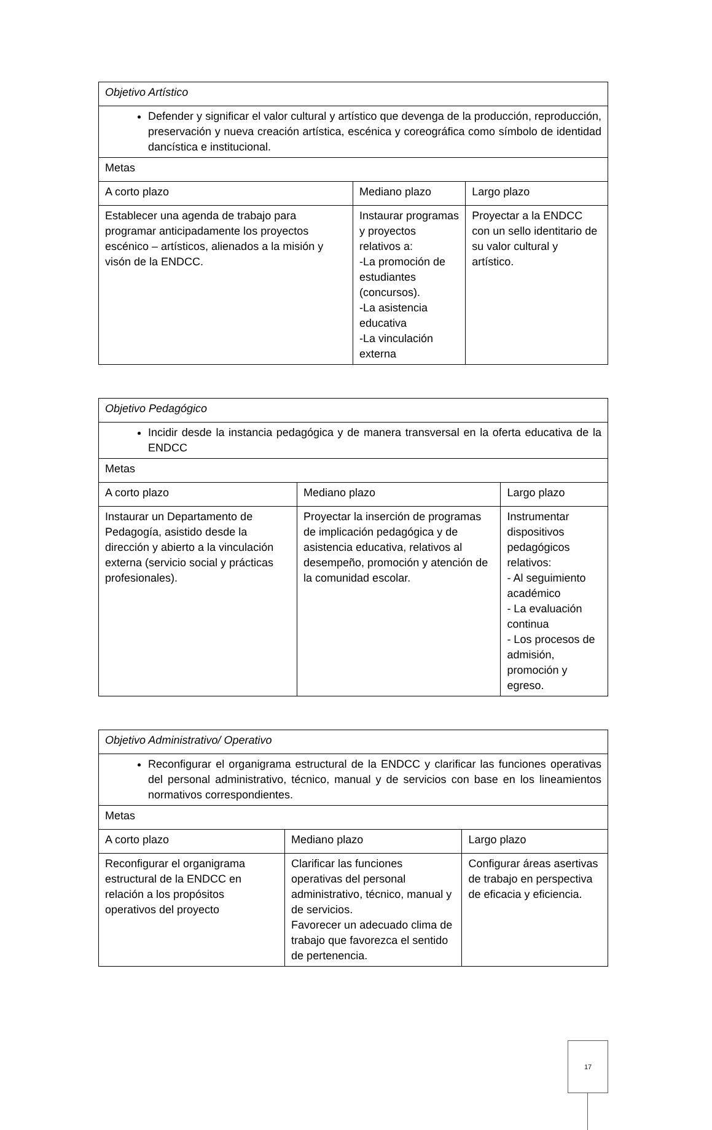| Objetivo Artístico | | |
| Defender y significar el valor cultural y artístico que devenga de la producción, reproducción, preservación y nueva creación artística, escénica y coreográfica como símbolo de identidad dancística e institucional. | | |
| Metas | | |
| A corto plazo | Mediano plazo | Largo plazo |
| Establecer una agenda de trabajo para programar anticipadamente los proyectos escénico – artísticos, alienados a la misión y visón de la ENDCC. | Instaurar programas y proyectos relativos a: -La promoción de estudiantes (concursos). -La asistencia educativa -La vinculación externa | Proyectar a la ENDCC con un sello identitario de su valor cultural y artístico. |
| Objetivo Pedagógico | | |
| Incidir desde la instancia pedagógica y de manera transversal en la oferta educativa de la ENDCC | | |
| Metas | | |
| A corto plazo | Mediano plazo | Largo plazo |
| Instaurar un Departamento de Pedagogía, asistido desde la dirección y abierto a la vinculación externa (servicio social y prácticas profesionales). | Proyectar la inserción de programas de implicación pedagógica y de asistencia educativa, relativos al desempeño, promoción y atención de la comunidad escolar. | Instrumentar dispositivos pedagógicos relativos: - Al seguimiento académico - La evaluación continua - Los procesos de admisión, promoción y egreso. |
| Objetivo Administrativo/ Operativo | | |
| Reconfigurar el organigrama estructural de la ENDCC y clarificar las funciones operativas del personal administrativo, técnico, manual y de servicios con base en los lineamientos normativos correspondientes. | | |
| Metas | | |
| A corto plazo | Mediano plazo | Largo plazo |
| Reconfigurar el organigrama estructural de la ENDCC en relación a los propósitos operativos del proyecto | Clarificar las funciones operativas del personal administrativo, técnico, manual y de servicios. Favorecer un adecuado clima de trabajo que favorezca el sentido de pertenencia. | Configurar áreas asertivas de trabajo en perspectiva de eficacia y eficiencia. |
17